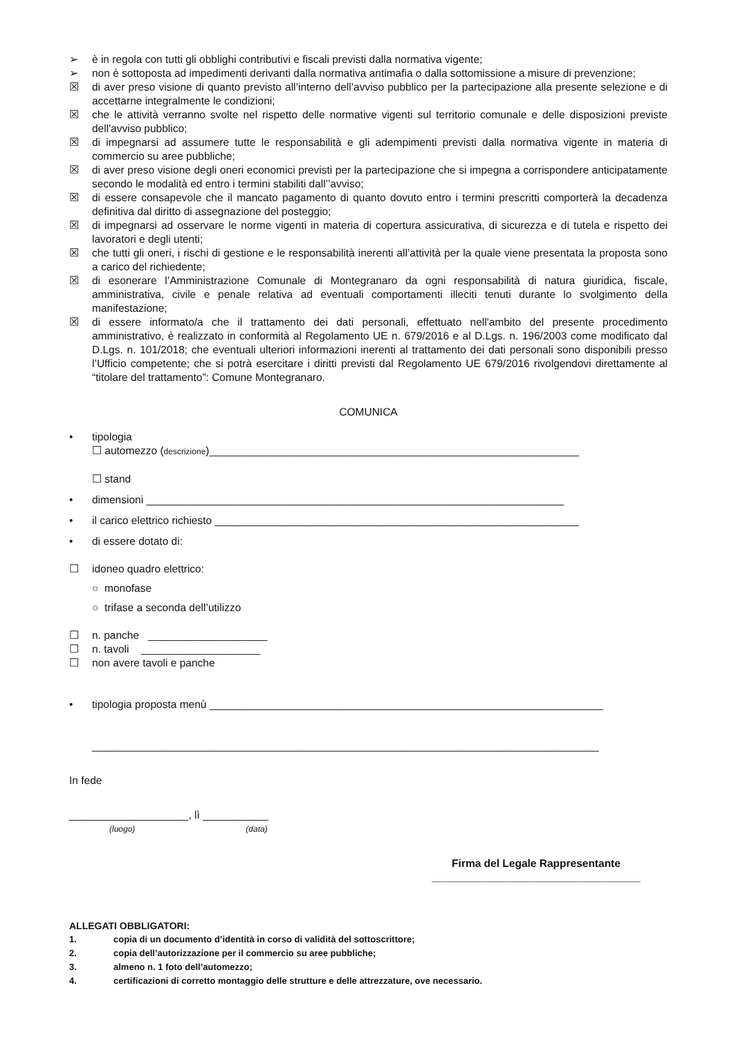➢ è in regola con tutti gli obblighi contributivi e fiscali previsti dalla normativa vigente;
➢ non è sottoposta ad impedimenti derivanti dalla normativa antimafia o dalla sottomissione a misure di prevenzione;
☒ di aver preso visione di quanto previsto all’interno dell’avviso pubblico per la partecipazione alla presente selezione e di accettarne integralmente le condizioni;
☒ che le attività verranno svolte nel rispetto delle normative vigenti sul territorio comunale e delle disposizioni previste dell'avviso pubblico;
☒ di impegnarsi ad assumere tutte le responsabilità e gli adempimenti previsti dalla normativa vigente in materia di commercio su aree pubbliche;
☒ di aver preso visione degli oneri economici previsti per la partecipazione che si impegna a corrispondere anticipatamente secondo le modalità ed entro i termini stabiliti dall’’avviso;
☒ di essere consapevole che il mancato pagamento di quanto dovuto entro i termini prescritti comporterà la decadenza definitiva dal diritto di assegnazione del posteggio;
☒ di impegnarsi ad osservare le norme vigenti in materia di copertura assicurativa, di sicurezza e di tutela e rispetto dei lavoratori e degli utenti;
☒ che tutti gli oneri, i rischi di gestione e le responsabilità inerenti all’attività per la quale viene presentata la proposta sono a carico del richiedente;
☒ di esonerare l’Amministrazione Comunale di Montegranaro da ogni responsabilità di natura giuridica, fiscale, amministrativa, civile e penale relativa ad eventuali comportamenti illeciti tenuti durante lo svolgimento della manifestazione;
☒ di essere informato/a che il trattamento dei dati personali, effettuato nell'ambito del presente procedimento amministrativo, è realizzato in conformità al Regolamento UE n. 679/2016 e al D.Lgs. n. 196/2003 come modificato dal D.Lgs. n. 101/2018; che eventuali ulteriori informazioni inerenti al trattamento dei dati personali sono disponibili presso l’Ufficio competente; che si potrà esercitare i diritti previsti dal Regolamento UE 679/2016 rivolgendovi direttamente al “titolare del trattamento”: Comune Montegranaro.
COMUNICA
• tipologia
☐ automezzo (descrizione)______________________________________________________________
☐ stand
• dimensioni ______________________________________________________________________
• il carico elettrico richiesto _____________________________________________________________
• di essere dotato di:
☐ idoneo quadro elettrico:
○ monofase
○ trifase a seconda dell’utilizzo
☐ n. panche ____________________
☐ n. tavoli ____________________
☐ non avere tavoli e panche
• tipologia proposta menù __________________________________________________________________
_____________________________________________________________________________________
In fede
____________________, lì ___________
(luogo) (data)
Firma del Legale Rappresentante
___________________________________
ALLEGATI OBBLIGATORI:
1. copia di un documento d’identità in corso di validità del sottoscrittore;
2. copia dell’autorizzazione per il commercio su aree pubbliche;
3. almeno n. 1 foto dell’automezzo;
4. certificazioni di corretto montaggio delle strutture e delle attrezzature, ove necessario.